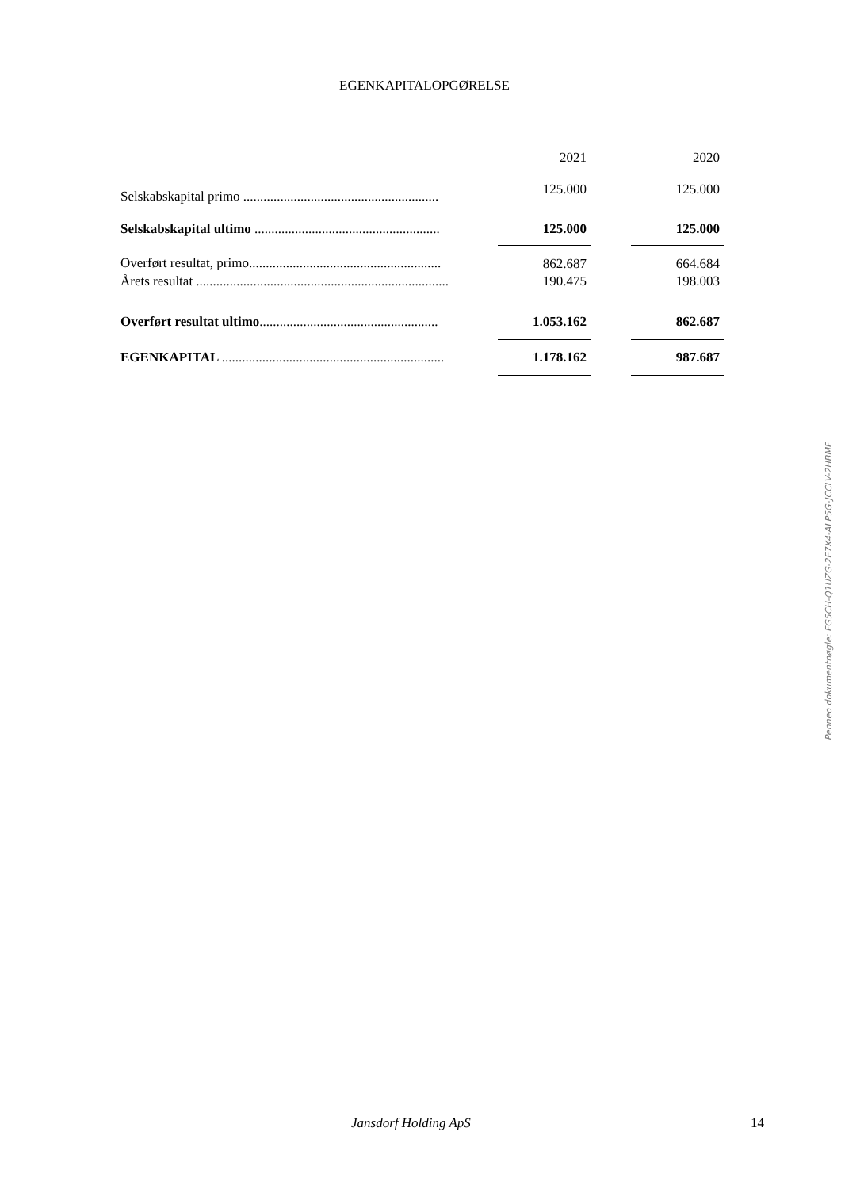EGENKAPITALOPGØRELSE
| | 2021 | | 2020 |
| --- | --- | --- | --- |
| Selskabskapital primo .......................................................... | 125.000 | | 125.000 |
| Selskabskapital ultimo ....................................................... | 125.000 | | 125.000 |
| Overført resultat, primo......................................................... | 862.687 | | 664.684 |
| Årets resultat ........................................................................... | 190.475 | | 198.003 |
| Overført resultat ultimo ..................................................... | 1.053.162 | | 862.687 |
| EGENKAPITAL .................................................................. | 1.178.162 | | 987.687 |
Penneo dokumentnøgle: FG5CH-Q1UZG-2E7X4-ALP5G-JCCLV-2HBMF
Jansdorf Holding ApS 14